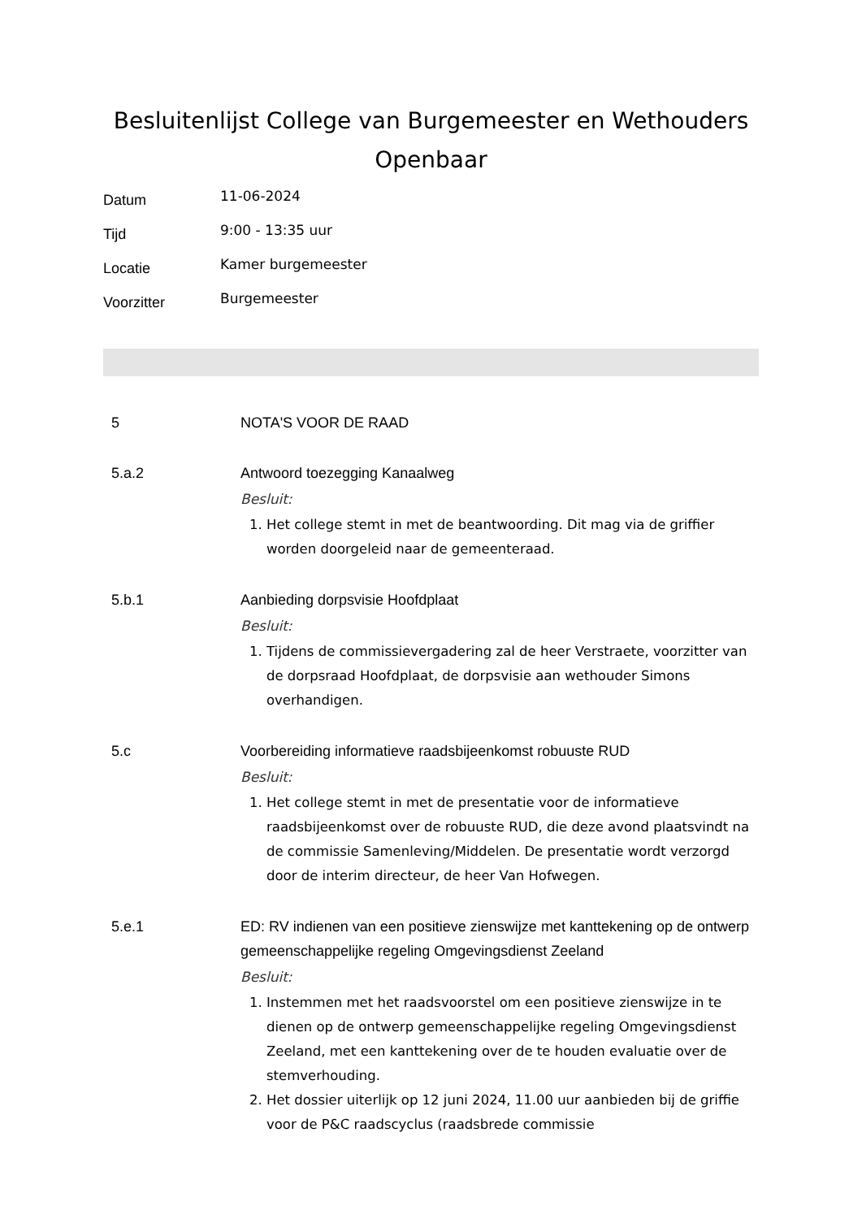Besluitenlijst College van Burgemeester en Wethouders Openbaar
Datum 11-06-2024 Tijd 9:00 - 13:35 uur Locatie Kamer burgemeester Voorzitter Burgemeester
5
NOTA'S VOOR DE RAAD
5.a.2
Antwoord toezegging Kanaalweg
Besluit:
1. Het college stemt in met de beantwoording. Dit mag via de griffier worden doorgeleid naar de gemeenteraad.
5.b.1
Aanbieding dorpsvisie Hoofdplaat
Besluit:
1. Tijdens de commissievergadering zal de heer Verstraete, voorzitter van de dorpsraad Hoofdplaat, de dorpsvisie aan wethouder Simons overhandigen.
5.c
Voorbereiding informatieve raadsbijeenkomst robuuste RUD
Besluit:
1. Het college stemt in met de presentatie voor de informatieve raadsbijeenkomst over de robuuste RUD, die deze avond plaatsvindt na de commissie Samenleving/Middelen. De presentatie wordt verzorgd door de interim directeur, de heer Van Hofwegen.
5.e.1
ED: RV indienen van een positieve zienswijze met kanttekening op de ontwerp gemeenschappelijke regeling Omgevingsdienst Zeeland
Besluit:
1. Instemmen met het raadsvoorstel om een positieve zienswijze in te dienen op de ontwerp gemeenschappelijke regeling Omgevingsdienst Zeeland, met een kanttekening over de te houden evaluatie over de stemverhouding.
2. Het dossier uiterlijk op 12 juni 2024, 11.00 uur aanbieden bij de griffie voor de P&C raadscyclus (raadsbrede commissie